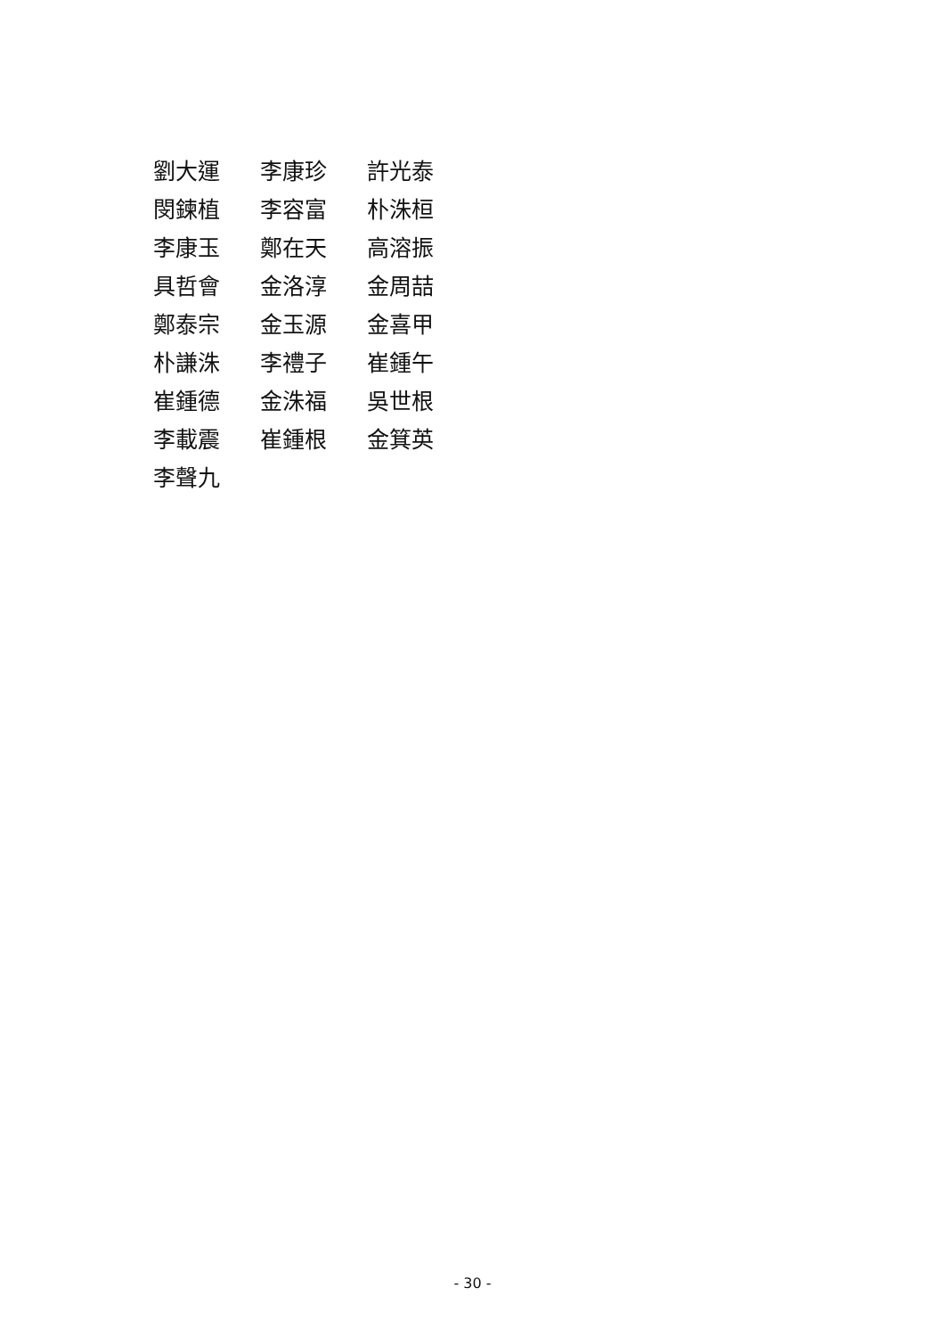| 劉大運 | 李康珍 | 許光泰 |
| 閔鍊植 | 李容富 | 朴洙桓 |
| 李康玉 | 鄭在天 | 高溶振 |
| 具哲會 | 金洛淳 | 金周喆 |
| 鄭泰宗 | 金玉源 | 金喜甲 |
| 朴謙洙 | 李禮子 | 崔鍾午 |
| 崔鍾德 | 金洙福 | 吳世根 |
| 李載震 | 崔鍾根 | 金箕英 |
| 李聲九 | | |
- 30 -